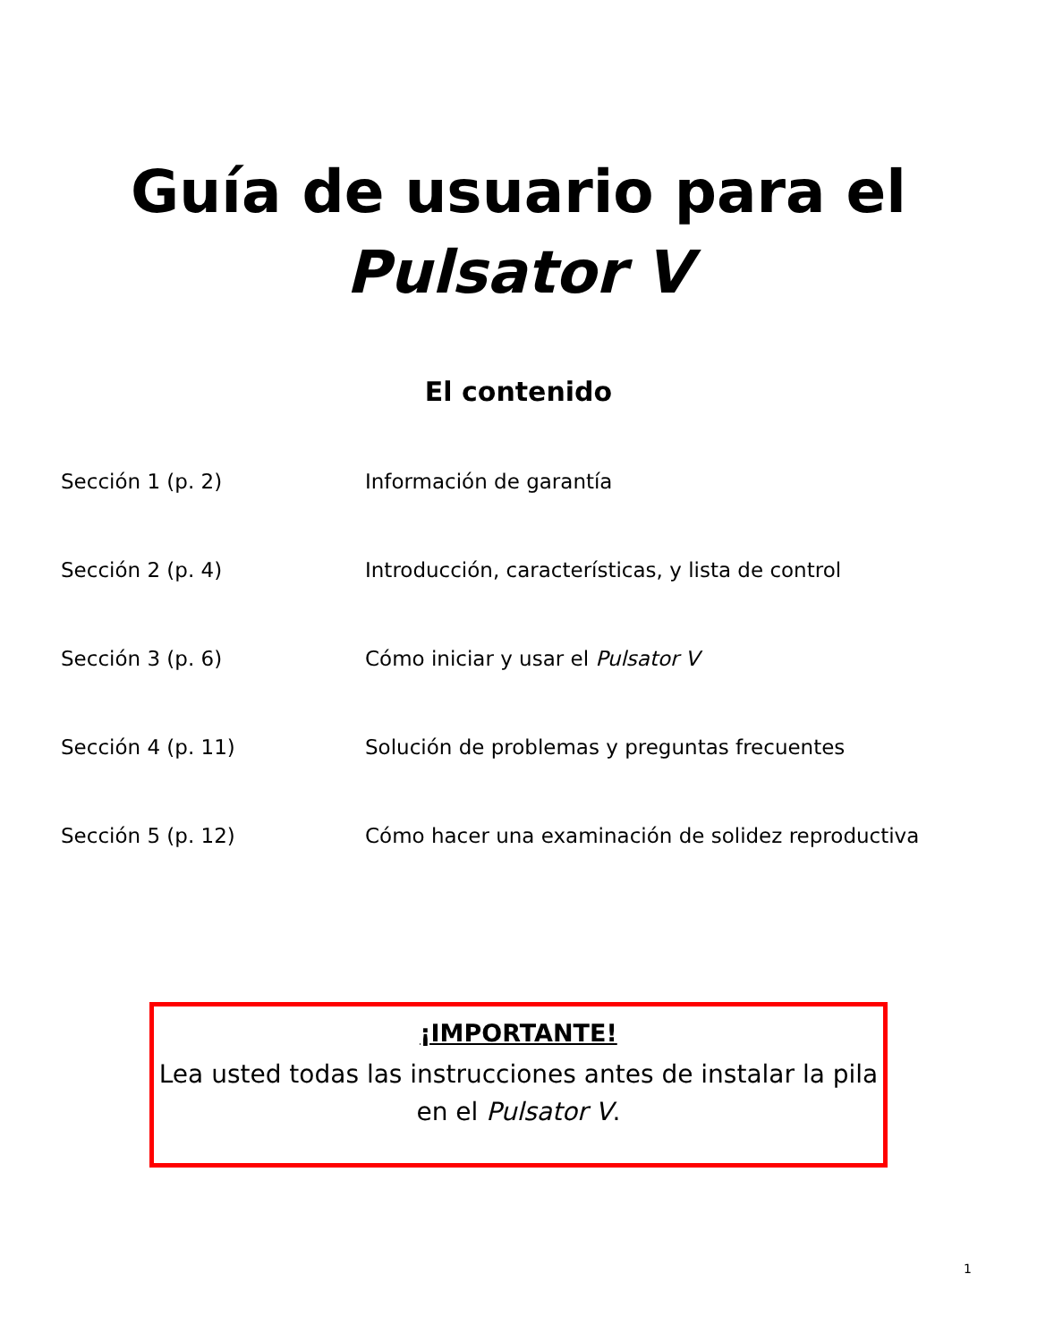Guía de usuario para el
Pulsator V
El contenido
Sección 1 (p. 2) Información de garantía
Sección 2 (p. 4) Introducción, características, y lista de control
Sección 3 (p. 6) Cómo iniciar y usar el Pulsator V
Sección 4 (p. 11) Solución de problemas y preguntas frecuentes
Sección 5 (p. 12) Cómo hacer una examinación de solidez reproductiva
¡IMPORTANTE!
Lea usted todas las instrucciones antes de instalar la pila
en el Pulsator V.
1